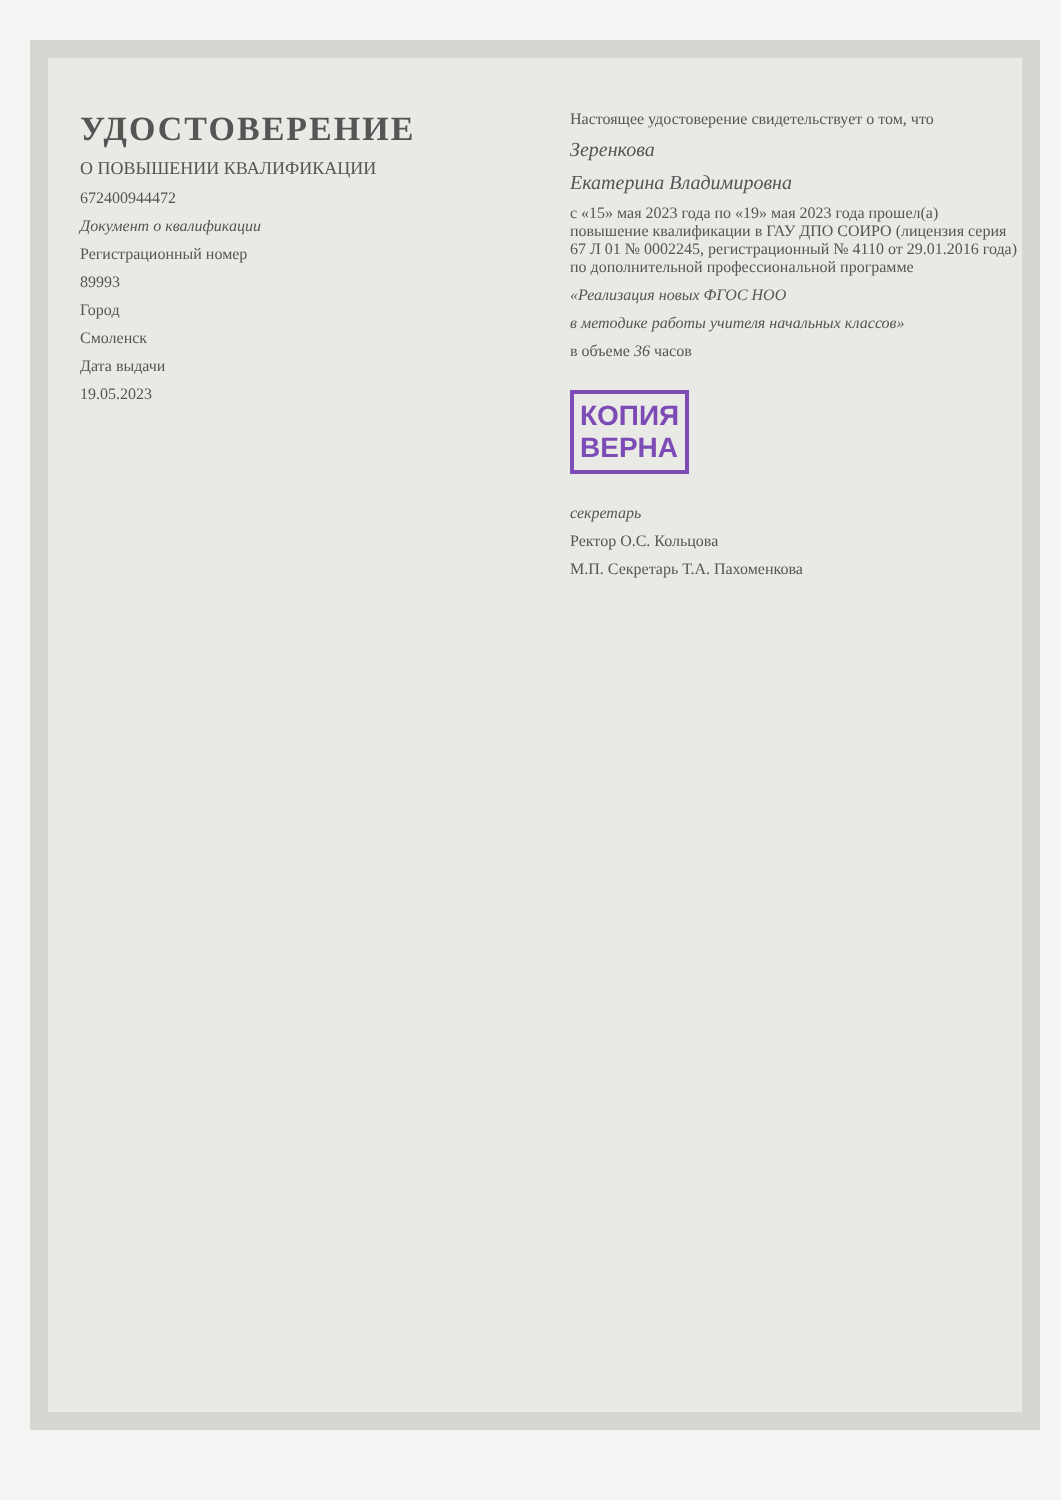УДОСТОВЕРЕНИЕ
О ПОВЫШЕНИИ КВАЛИФИКАЦИИ
672400944472
Документ о квалификации
Регистрационный номер
89993
Город
Смоленск
Дата выдачи
19.05.2023
Настоящее удостоверение свидетельствует о том, что
Зеренкова
Екатерина Владимировна
с «15» мая 2023 года по «19» мая 2023 года прошел(а) повышение квалификации в ГАУ ДПО СОИРО (лицензия серия 67 Л 01 № 0002245, регистрационный № 4110 от 29.01.2016 года) по дополнительной профессиональной программе
«Реализация новых ФГОС НОО
в методике работы учителя начальных классов»
в объеме 36 часов
КОПИЯ
ВЕРНА
секретарь
Ректор О.С. Кольцова
М.П. Секретарь Т.А. Пахоменкова